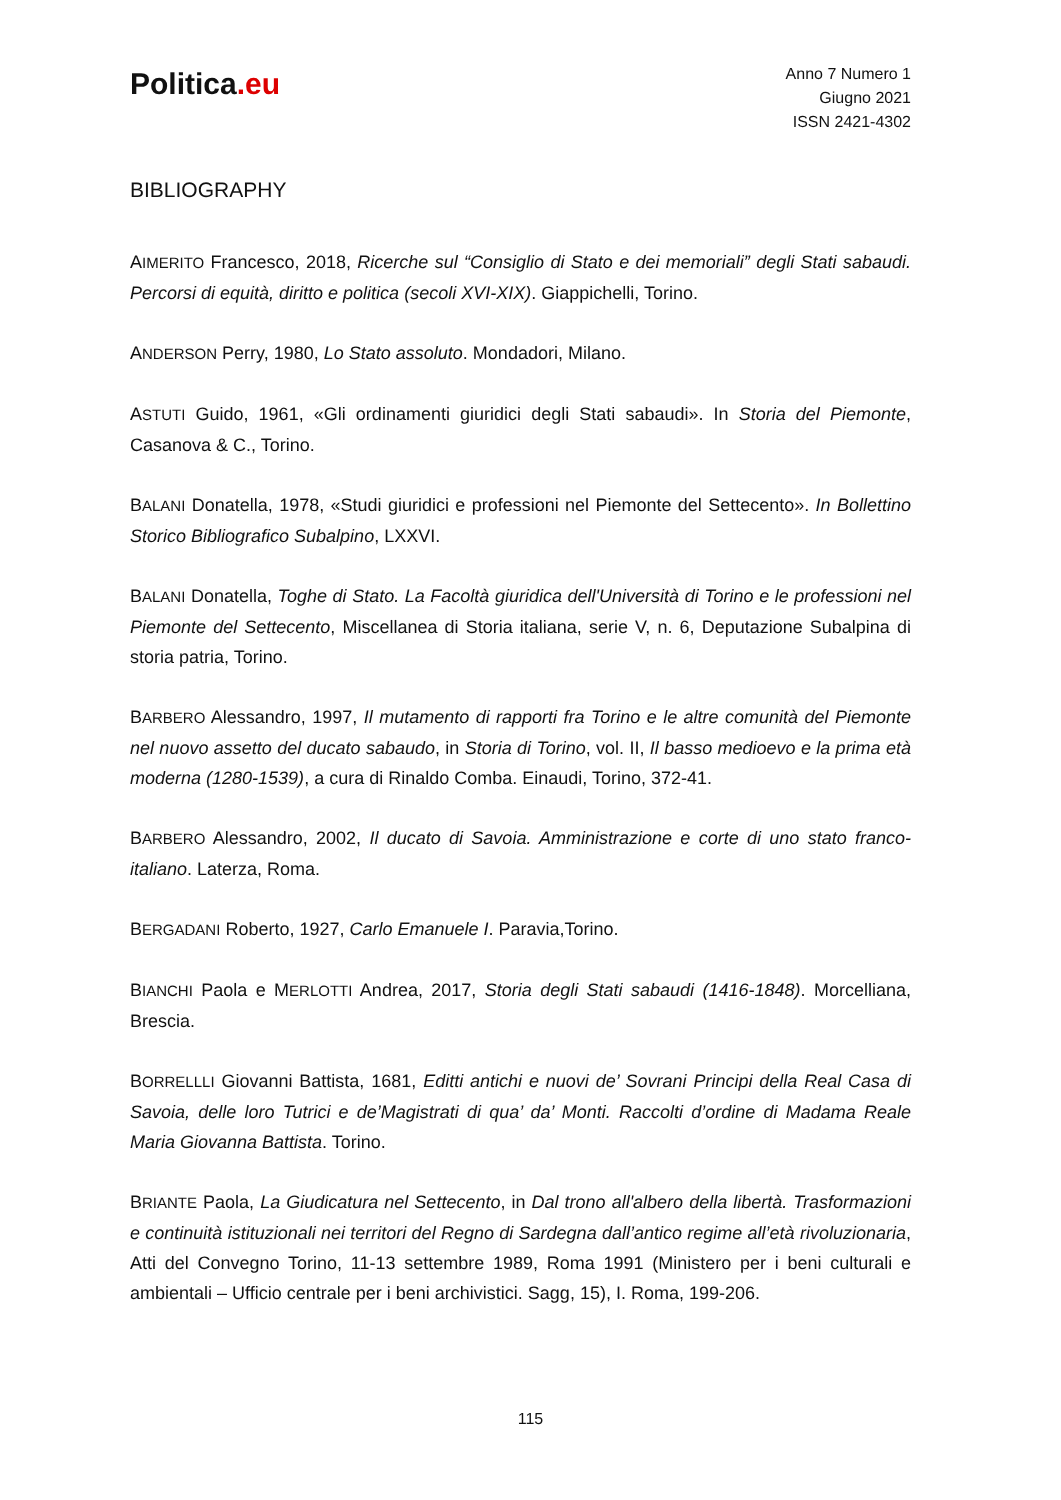Politica.eu
Anno 7 Numero 1
Giugno 2021
ISSN 2421-4302
BIBLIOGRAPHY
AIMERITO Francesco, 2018, Ricerche sul “Consiglio di Stato e dei memoriali” degli Stati sabaudi. Percorsi di equità, diritto e politica (secoli XVI-XIX). Giappichelli, Torino.
ANDERSON Perry, 1980, Lo Stato assoluto. Mondadori, Milano.
ASTUTI Guido, 1961, «Gli ordinamenti giuridici degli Stati sabaudi». In Storia del Piemonte, Casanova & C., Torino.
BALANI Donatella, 1978, «Studi giuridici e professioni nel Piemonte del Settecento». In Bollettino Storico Bibliografico Subalpino, LXXVI.
BALANI Donatella, Toghe di Stato. La Facoltà giuridica dell'Università di Torino e le professioni nel Piemonte del Settecento, Miscellanea di Storia italiana, serie V, n. 6, Deputazione Subalpina di storia patria, Torino.
BARBERO Alessandro, 1997, Il mutamento di rapporti fra Torino e le altre comunità del Piemonte nel nuovo assetto del ducato sabaudo, in Storia di Torino, vol. II, Il basso medioevo e la prima età moderna (1280-1539), a cura di Rinaldo Comba. Einaudi, Torino, 372-41.
BARBERO Alessandro, 2002, Il ducato di Savoia. Amministrazione e corte di uno stato franco-italiano. Laterza, Roma.
BERGADANI Roberto, 1927, Carlo Emanuele I. Paravia,Torino.
BIANCHI Paola e MERLOTTI Andrea, 2017, Storia degli Stati sabaudi (1416-1848). Morcelliana, Brescia.
BORRELLLI Giovanni Battista, 1681, Editti antichi e nuovi de’ Sovrani Principi della Real Casa di Savoia, delle loro Tutrici e de’Magistrati di qua’ da’ Monti. Raccolti d’ordine di Madama Reale Maria Giovanna Battista. Torino.
BRIANTE Paola, La Giudicatura nel Settecento, in Dal trono all'albero della libertà. Trasformazioni e continuità istituzionali nei territori del Regno di Sardegna dall’antico regime all’età rivoluzionaria, Atti del Convegno Torino, 11-13 settembre 1989, Roma 1991 (Ministero per i beni culturali e ambientali – Ufficio centrale per i beni archivistici. Sagg, 15), I. Roma, 199-206.
115